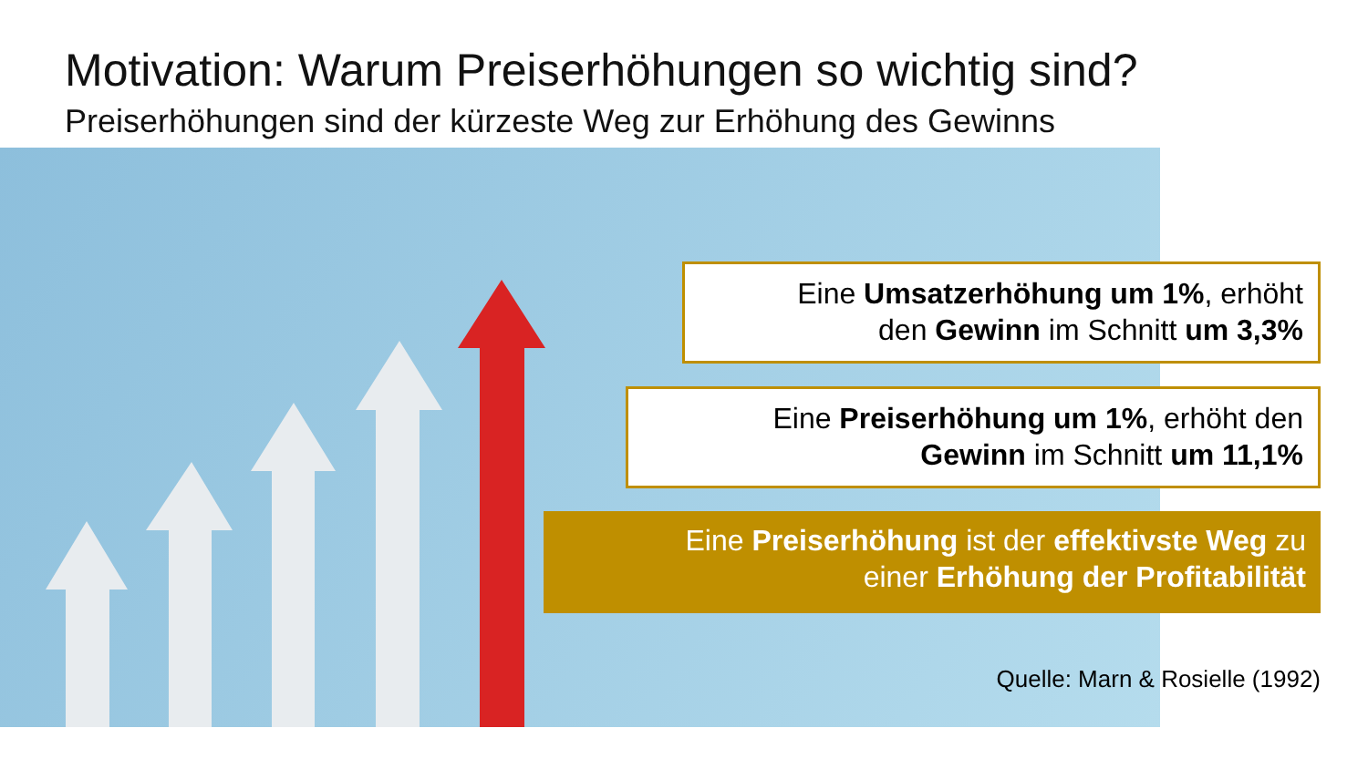Motivation: Warum Preiserhöhungen so wichtig sind?
Preiserhöhungen sind der kürzeste Weg zur Erhöhung des Gewinns
Eine Umsatzerhöhung um 1%, erhöht
den Gewinn im Schnitt um 3,3%
Eine Preiserhöhung um 1%, erhöht den
Gewinn im Schnitt um 11,1%
Eine Preiserhöhung ist der effektivste Weg zu
einer Erhöhung der Profitabilität
Quelle: Marn & Rosielle (1992)